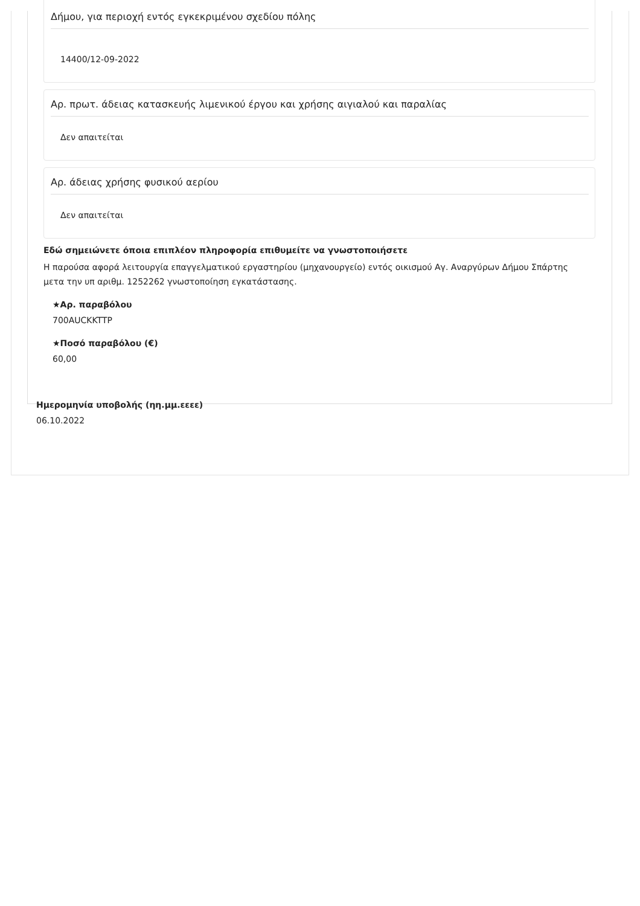Δήμου, για περιοχή εντός εγκεκριμένου σχεδίου πόλης
14400/12-09-2022
Αρ. πρωτ. άδειας κατασκευής λιμενικού έργου και χρήσης αιγιαλού και παραλίας
Δεν απαιτείται
Αρ. άδειας χρήσης φυσικού αερίου
Δεν απαιτείται
Εδώ σημειώνετε όποια επιπλέον πληροφορία επιθυμείτε να γνωστοποιήσετε
Η παρούσα αφορά λειτουργία επαγγελματικού εργαστηρίου (μηχανουργείο) εντός οικισμού Αγ. Αναργύρων Δήμου Σπάρτης μετα την υπ αριθμ. 1252262 γνωστοποίηση εγκατάστασης.
★Αρ. παραβόλου
700AUCKKTTP
★Ποσό παραβόλου (€)
60,00
Ημερομηνία υποβολής (ηη.μμ.εεεε)
06.10.2022